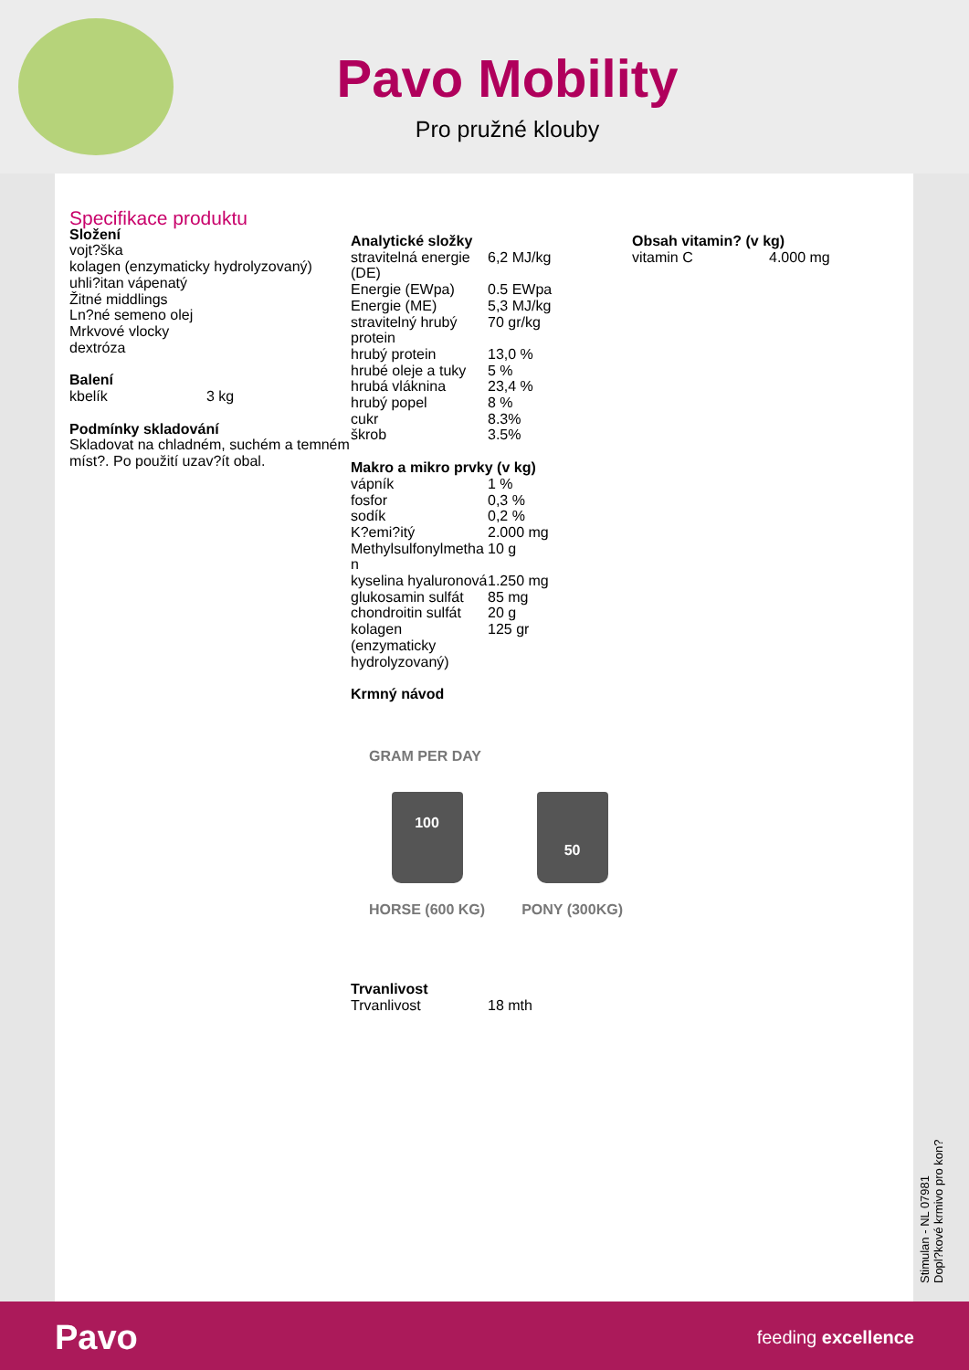Pavo Mobility
Pro pružné klouby
Specifikace produktu
Složení
vojt?ška
kolagen (enzymaticky hydrolyzovaný)
uhli?itan vápenatý
Žitné middlings
Ln?né semeno olej
Mrkvové vlocky
dextróza
Balení
| kbelík | 3 kg |
Podmínky skladování
Skladovat na chladném, suchém a temném míst?. Po použití uzav?ít obal.
Analytické složky
| stravitelná energie (DE) | 6,2 MJ/kg |
| Energie (EWpa) | 0.5 EWpa |
| Energie (ME) | 5,3 MJ/kg |
| stravitelný hrubý protein | 70 gr/kg |
| hrubý protein | 13,0 % |
| hrubé oleje a tuky | 5 % |
| hrubá vláknina | 23,4 % |
| hrubý popel | 8 % |
| cukr | 8.3% |
| škrob | 3.5% |
Makro a mikro prvky (v kg)
| vápník | 1 % |
| fosfor | 0,3 % |
| sodík | 0,2 % |
| K?emi?itý | 2.000 mg |
| Methylsulfonylmetha n | 10 g |
| kyselina hyaluronová | 1.250 mg |
| glukosamin sulfát | 85 mg |
| chondroitin sulfát | 20 g |
| kolagen (enzymaticky hydrolyzovaný) | 125 gr |
Krmný návod
GRAM PER DAY
100
HORSE (600 KG)
50
PONY (300KG)
Trvanlivost
| Trvanlivost | 18 mth |
Obsah vitamin? (v kg)
| vitamin C | 4.000 mg |
Stimulan - NL 07981
Dopl?kové krmivo pro kon?
Pavo feeding excellence